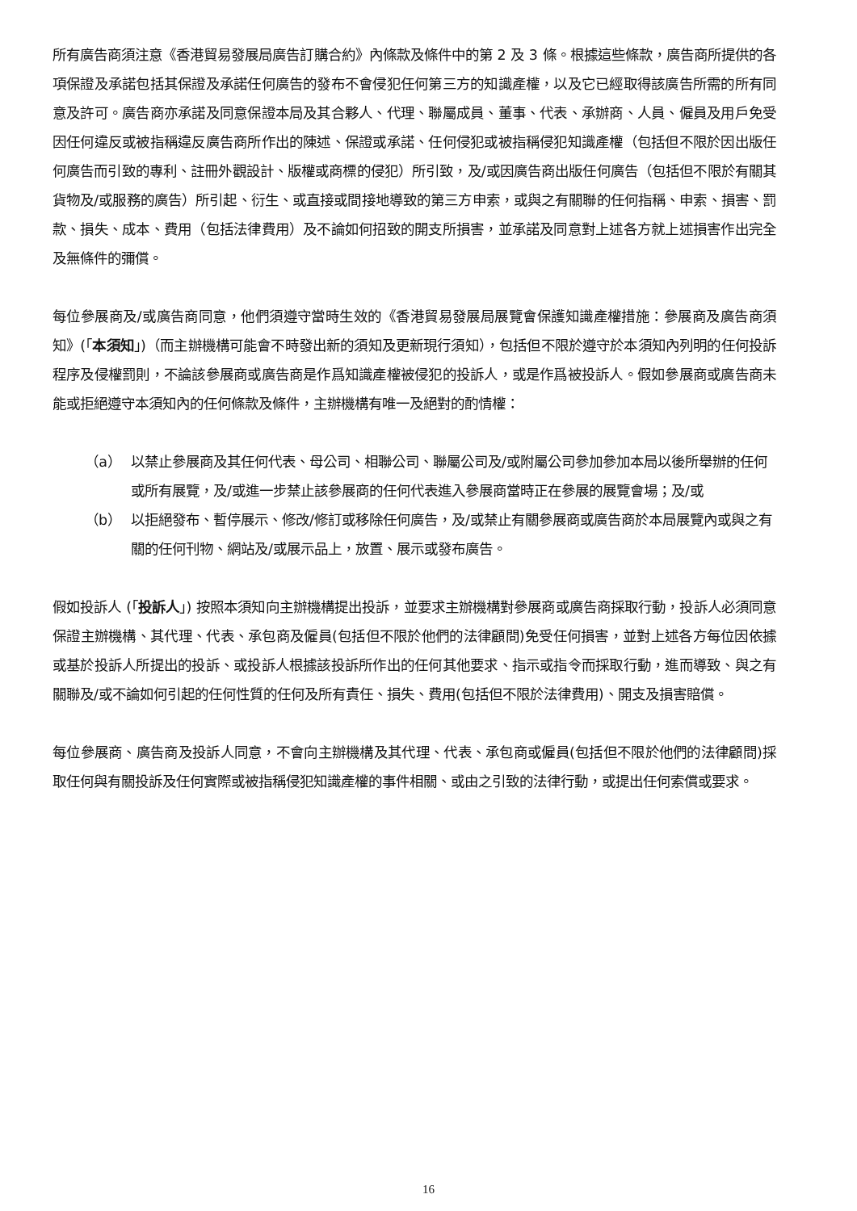所有廣告商須注意《香港貿易發展局廣告訂購合約》內條款及條件中的第 2 及 3 條。根據這些條款，廣告商所提供的各項保證及承諾包括其保證及承諾任何廣告的發布不會侵犯任何第三方的知識產權，以及它已經取得該廣告所需的所有同意及許可。廣告商亦承諾及同意保證本局及其合夥人、代理、聯屬成員、董事、代表、承辦商、人員、僱員及用戶免受因任何違反或被指稱違反廣告商所作出的陳述、保證或承諾、任何侵犯或被指稱侵犯知識產權（包括但不限於因出版任何廣告而引致的專利、註冊外觀設計、版權或商標的侵犯）所引致，及/或因廣告商出版任何廣告（包括但不限於有關其貨物及/或服務的廣告）所引起、衍生、或直接或間接地導致的第三方申索，或與之有關聯的任何指稱、申索、損害、罰款、損失、成本、費用（包括法律費用）及不論如何招致的開支所損害，並承諾及同意對上述各方就上述損害作出完全及無條件的彌償。
每位參展商及/或廣告商同意，他們須遵守當時生效的《香港貿易發展局展覽會保護知識產權措施：參展商及廣告商須知》(「本須知」)（而主辦機構可能會不時發出新的須知及更新現行須知），包括但不限於遵守於本須知內列明的任何投訴程序及侵權罰則，不論該參展商或廣告商是作爲知識產權被侵犯的投訴人，或是作爲被投訴人。假如參展商或廣告商未能或拒絕遵守本須知內的任何條款及條件，主辦機構有唯一及絕對的酌情權：
（a） 以禁止參展商及其任何代表、母公司、相聯公司、聯屬公司及/或附屬公司參加參加本局以後所舉辦的任何或所有展覽，及/或進一步禁止該參展商的任何代表進入參展商當時正在參展的展覽會場；及/或
（b） 以拒絕發布、暫停展示、修改/修訂或移除任何廣告，及/或禁止有關參展商或廣告商於本局展覽內或與之有關的任何刊物、網站及/或展示品上，放置、展示或發布廣告。
假如投訴人 (「投訴人」) 按照本須知向主辦機構提出投訴，並要求主辦機構對參展商或廣告商採取行動，投訴人必須同意保證主辦機構、其代理、代表、承包商及僱員(包括但不限於他們的法律顧問)免受任何損害，並對上述各方每位因依據或基於投訴人所提出的投訴、或投訴人根據該投訴所作出的任何其他要求、指示或指令而採取行動，進而導致、與之有關聯及/或不論如何引起的任何性質的任何及所有責任、損失、費用(包括但不限於法律費用)、開支及損害賠償。
每位參展商、廣告商及投訴人同意，不會向主辦機構及其代理、代表、承包商或僱員(包括但不限於他們的法律顧問)採取任何與有關投訴及任何實際或被指稱侵犯知識產權的事件相關、或由之引致的法律行動，或提出任何索償或要求。
16